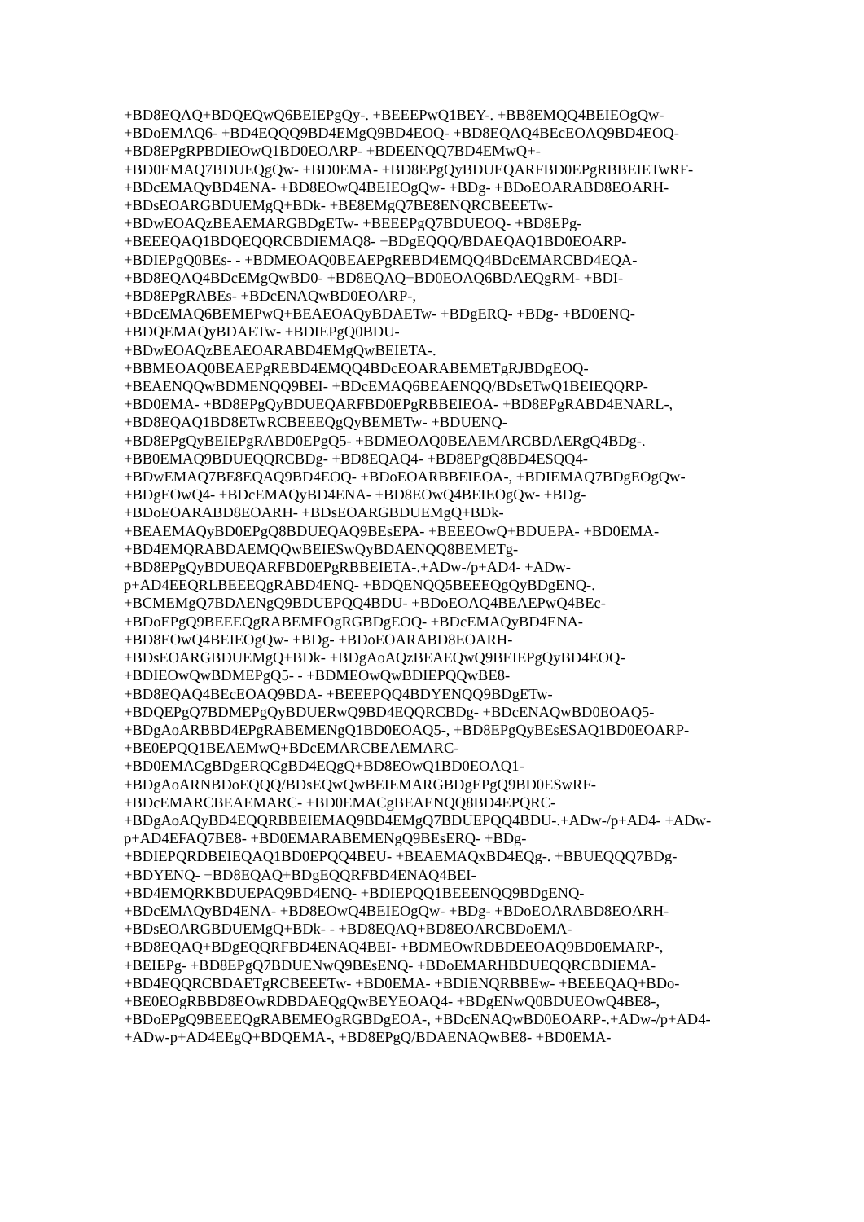+BD8EQAQ+BDQEQwQ6BEIEPgQy-. +BEEEPwQ1BEY-. +BB8EMQQ4BEIEOgQw-
+BDoEMAQ6- +BD4EQQQ9BD4EMgQ9BD4EOQ- +BD8EQAQ4BEcEOAQ9BD4EOQ-
+BD8EPgRPBDIEOwQ1BD0EOARP- +BDEENQQ7BD4EMwQ+-
+BD0EMAQ7BDUEQgQw- +BD0EMA- +BD8EPgQyBDUEQARFBD0EPgRBBEIETwRF-
+BDcEMAQyBD4ENA- +BD8EOwQ4BEIEOgQw- +BDg- +BDoEOARABD8EOARH-
+BDsEOARGBDUEMgQ+BDk- +BE8EMgQ7BE8ENQRCBEEETw-
+BDwEOAQzBEAEMARGBDgETw- +BEEEPgQ7BDUEOQ- +BD8EPg-
+BEEEQAQ1BDQEQQRCBDIEMAQ8- +BDgEQQQ/BDAEQAQ1BD0EOARP-
+BDIEPgQ0BEs- - +BDMEOAQ0BEAEPgREBD4EMQQ4BDcEMARCBD4EQA-
+BD8EQAQ4BDcEMgQwBD0- +BD8EQAQ+BD0EOAQ6BDAEQgRM- +BDI-
+BD8EPgRABEs- +BDcENAQwBD0EOARP-,
+BDcEMAQ6BEMEPwQ+BEAEOAQyBDAETw- +BDgERQ- +BDg- +BD0ENQ-
+BDQEMAQyBDAETw- +BDIEPgQ0BDU-
+BDwEOAQzBEAEOARABD4EMgQwBEIETA-.
+BBMEOAQ0BEAEPgREBD4EMQQ4BDcEOARABEMETgRJBDgEOQ-
+BEAENQQwBDMENQQ9BEI- +BDcEMAQ6BEAENQQ/BDsETwQ1BEIEQQRP-
+BD0EMA- +BD8EPgQyBDUEQARFBD0EPgRBBEIEOA- +BD8EPgRABD4ENARL-,
+BD8EQAQ1BD8ETwRCBEEEQgQyBEMETw- +BDUENQ-
+BD8EPgQyBEIEPgRABD0EPgQ5- +BDMEOAQ0BEAEMARCBDAERgQ4BDg-.
+BB0EMAQ9BDUEQQRCBDg- +BD8EQAQ4- +BD8EPgQ8BD4ESQQ4-
+BDwEMAQ7BE8EQAQ9BD4EOQ- +BDoEOARBBEIEOA-, +BDIEMAQ7BDgEOgQw-
+BDgEOwQ4- +BDcEMAQyBD4ENA- +BD8EOwQ4BEIEOgQw- +BDg-
+BDoEOARABD8EOARH- +BDsEOARGBDUEMgQ+BDk-
+BEAEMAQyBD0EPgQ8BDUEQAQ9BEsEPA- +BEEEOwQ+BDUEPA- +BD0EMA-
+BD4EMQRABDAEMQQwBEIESwQyBDAENQQ8BEMETg-
+BD8EPgQyBDUEQARFBD0EPgRBBEIETA-.+ADw-/p+AD4- +ADw-
p+AD4EEQRLBEEEQgRABD4ENQ- +BDQENQQ5BEEEQgQyBDgENQ-.
+BCMEMgQ7BDAENgQ9BDUEPQQ4BDU- +BDoEOAQ4BEAEPwQ4BEc-
+BDoEPgQ9BEEEQgRABEMEOgRGBDgEOQ- +BDcEMAQyBD4ENA-
+BD8EOwQ4BEIEOgQw- +BDg- +BDoEOARABD8EOARH-
+BDsEOARGBDUEMgQ+BDk- +BDgAoAQzBEAEQwQ9BEIEPgQyBD4EOQ-
+BDIEOwQwBDMEPgQ5- - +BDMEOwQwBDIEPQQwBE8-
+BD8EQAQ4BEcEOAQ9BDA- +BEEEPQQ4BDYENQQ9BDgETw-
+BDQEPgQ7BDMEPgQyBDUERwQ9BD4EQQRCBDg- +BDcENAQwBD0EOAQ5-
+BDgAoARBBD4EPgRABEMENgQ1BD0EOAQ5-, +BD8EPgQyBEsESAQ1BD0EOARP-
+BE0EPQQ1BEAEMwQ+BDcEMARCBEAEMARC-
+BD0EMACgBDgERQCgBD4EQgQ+BD8EOwQ1BD0EOAQ1-
+BDgAoARNBDoEQQQ/BDsEQwQwBEIEMARGBDgEPgQ9BD0ESwRF-
+BDcEMARCBEAEMARC- +BD0EMACgBEAENQQ8BD4EPQRC-
+BDgAoAQyBD4EQQRBBEIEMAQ9BD4EMgQ7BDUEPQQ4BDU-.+ADw-/p+AD4- +ADw-
p+AD4EFAQ7BE8- +BD0EMARABEMENgQ9BEsERQ- +BDg-
+BDIEPQRDBEIEQAQ1BD0EPQQ4BEU- +BEAEMAQxBD4EQg-. +BBUEQQQ7BDg-
+BDYENQ- +BD8EQAQ+BDgEQQRFBD4ENAQ4BEI-
+BD4EMQRKBDUEPAQ9BD4ENQ- +BDIEPQQ1BEEENQQ9BDgENQ-
+BDcEMAQyBD4ENA- +BD8EOwQ4BEIEOgQw- +BDg- +BDoEOARABD8EOARH-
+BDsEOARGBDUEMgQ+BDk- - +BD8EQAQ+BD8EOARCBDoEMA-
+BD8EQAQ+BDgEQQRFBD4ENAQ4BEI- +BDMEOwRDBDEEOAQ9BD0EMARP-,
+BEIEPg- +BD8EPgQ7BDUENwQ9BEsENQ- +BDoEMARHBDUEQQRCBDIEMA-
+BD4EQQRCBDAETgRCBEEETw- +BD0EMA- +BDIENQRBBEw- +BEEEQAQ+BDo-
+BE0EOgRBBD8EOwRDBDAEQgQwBEYEOAQ4- +BDgENwQ0BDUEOwQ4BE8-,
+BDoEPgQ9BEEEQgRABEMEOgRGBDgEOA-, +BDcENAQwBD0EOARP-.+ADw-/p+AD4-
+ADw-p+AD4EEgQ+BDQEMA-, +BD8EPgQ/BDAENAQwBE8- +BD0EMA-